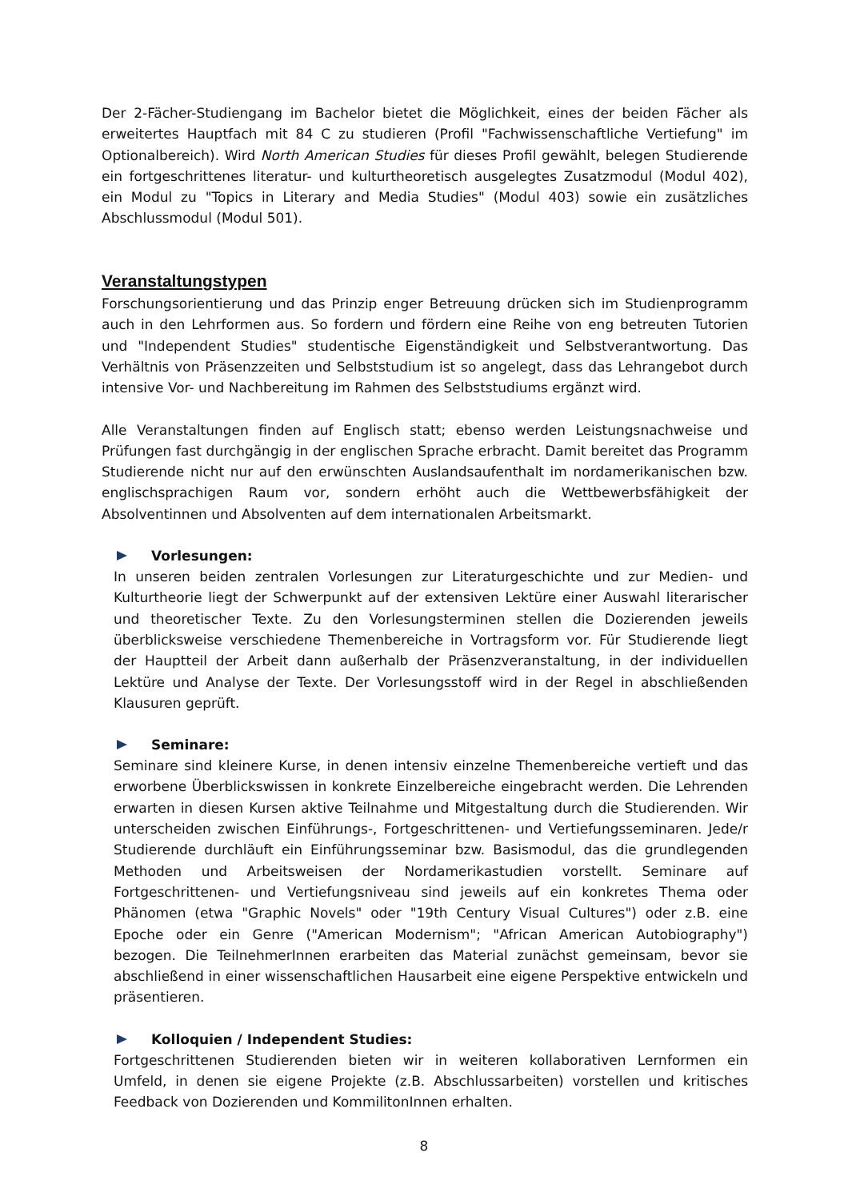Der 2-Fächer-Studiengang im Bachelor bietet die Möglichkeit, eines der beiden Fächer als erweitertes Hauptfach mit 84 C zu studieren (Profil "Fachwissenschaftliche Vertiefung" im Optionalbereich). Wird North American Studies für dieses Profil gewählt, belegen Studierende ein fortgeschrittenes literatur- und kulturtheoretisch ausgelegtes Zusatzmodul (Modul 402), ein Modul zu "Topics in Literary and Media Studies" (Modul 403) sowie ein zusätzliches Abschlussmodul (Modul 501).
Veranstaltungstypen
Forschungsorientierung und das Prinzip enger Betreuung drücken sich im Studienprogramm auch in den Lehrformen aus. So fordern und fördern eine Reihe von eng betreuten Tutorien und "Independent Studies" studentische Eigenständigkeit und Selbstverantwortung. Das Verhältnis von Präsenzzeiten und Selbststudium ist so angelegt, dass das Lehrangebot durch intensive Vor- und Nachbereitung im Rahmen des Selbststudiums ergänzt wird.
Alle Veranstaltungen finden auf Englisch statt; ebenso werden Leistungsnachweise und Prüfungen fast durchgängig in der englischen Sprache erbracht. Damit bereitet das Programm Studierende nicht nur auf den erwünschten Auslandsaufenthalt im nordamerikanischen bzw. englischsprachigen Raum vor, sondern erhöht auch die Wettbewerbsfähigkeit der Absolventinnen und Absolventen auf dem internationalen Arbeitsmarkt.
Vorlesungen:
In unseren beiden zentralen Vorlesungen zur Literaturgeschichte und zur Medien- und Kulturtheorie liegt der Schwerpunkt auf der extensiven Lektüre einer Auswahl literarischer und theoretischer Texte. Zu den Vorlesungsterminen stellen die Dozierenden jeweils überblicksweise verschiedene Themenbereiche in Vortragsform vor. Für Studierende liegt der Hauptteil der Arbeit dann außerhalb der Präsenzveranstaltung, in der individuellen Lektüre und Analyse der Texte. Der Vorlesungsstoff wird in der Regel in abschließenden Klausuren geprüft.
Seminare:
Seminare sind kleinere Kurse, in denen intensiv einzelne Themenbereiche vertieft und das erworbene Überblickswissen in konkrete Einzelbereiche eingebracht werden. Die Lehrenden erwarten in diesen Kursen aktive Teilnahme und Mitgestaltung durch die Studierenden. Wir unterscheiden zwischen Einführungs-, Fortgeschrittenen- und Vertiefungsseminaren. Jede/r Studierende durchläuft ein Einführungsseminar bzw. Basismodul, das die grundlegenden Methoden und Arbeitsweisen der Nordamerikastudien vorstellt. Seminare auf Fortgeschrittenen- und Vertiefungsniveau sind jeweils auf ein konkretes Thema oder Phänomen (etwa "Graphic Novels" oder "19th Century Visual Cultures") oder z.B. eine Epoche oder ein Genre ("American Modernism"; "African American Autobiography") bezogen. Die TeilnehmerInnen erarbeiten das Material zunächst gemeinsam, bevor sie abschließend in einer wissenschaftlichen Hausarbeit eine eigene Perspektive entwickeln und präsentieren.
Kolloquien / Independent Studies:
Fortgeschrittenen Studierenden bieten wir in weiteren kollaborativen Lernformen ein Umfeld, in denen sie eigene Projekte (z.B. Abschlussarbeiten) vorstellen und kritisches Feedback von Dozierenden und KommilitonInnen erhalten.
8